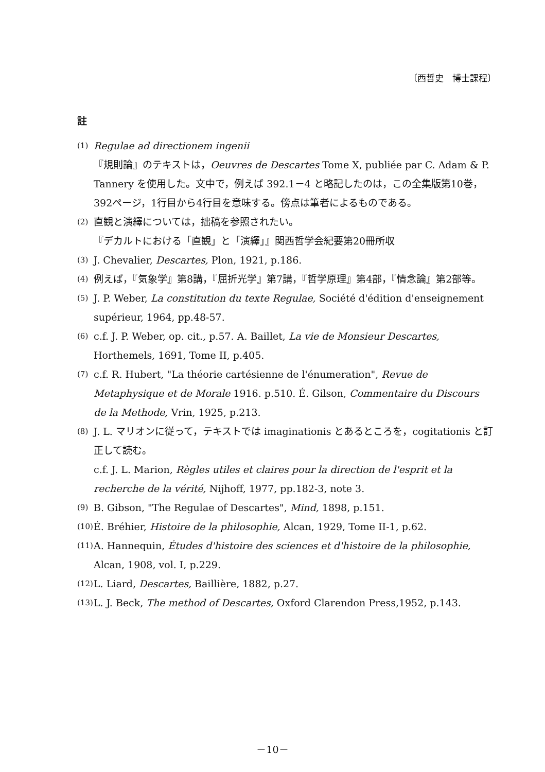〔西哲史　博士課程〕
註
(1)
Regulae ad directionem ingenii
『規則論』のテキストは，Oeuvres de Descartes Tome X, publiée par C. Adam & P. Tannery を使用した。文中で，例えば 392.1－4 と略記したのは，この全集版第10巻，392ページ，1行目から4行目を意味する。傍点は筆者によるものである。
(2)
直観と演繹については，拙稿を参照されたい。
『デカルトにおける「直観」と「演繹」』関西哲学会紀要第20冊所収
(3)
J. Chevalier, Descartes, Plon, 1921, p.186.
(4)
例えば，『気象学』第8講，『屈折光学』第7講，『哲学原理』第4部，『情念論』第2部等。
(5)
J. P. Weber, La constitution du texte Regulae, Société d'édition d'enseignement supérieur, 1964, pp.48-57.
(6)
c.f. J. P. Weber, op. cit., p.57. A. Baillet, La vie de Monsieur Descartes, Horthemels, 1691, Tome II, p.405.
(7)
c.f. R. Hubert, "La théorie cartésienne de l'énumeration", Revue de Metaphysique et de Morale 1916. p.510. É. Gilson, Commentaire du Discours de la Methode, Vrin, 1925, p.213.
(8)
J. L. マリオンに従って，テキストでは imaginationis とあるところを，cogitationis と訂正して読む。
c.f. J. L. Marion, Règles utiles et claires pour la direction de l'esprit et la recherche de la vérité, Nijhoff, 1977, pp.182-3, note 3.
(9)
B. Gibson, "The Regulae of Descartes", Mind, 1898, p.151.
(10)
É. Bréhier, Histoire de la philosophie, Alcan, 1929, Tome II-1, p.62.
(11)
A. Hannequin, Études d'histoire des sciences et d'histoire de la philosophie, Alcan, 1908, vol. I, p.229.
(12)
L. Liard, Descartes, Baillière, 1882, p.27.
(13)
L. J. Beck, The method of Descartes, Oxford Clarendon Press,1952, p.143.
－10－